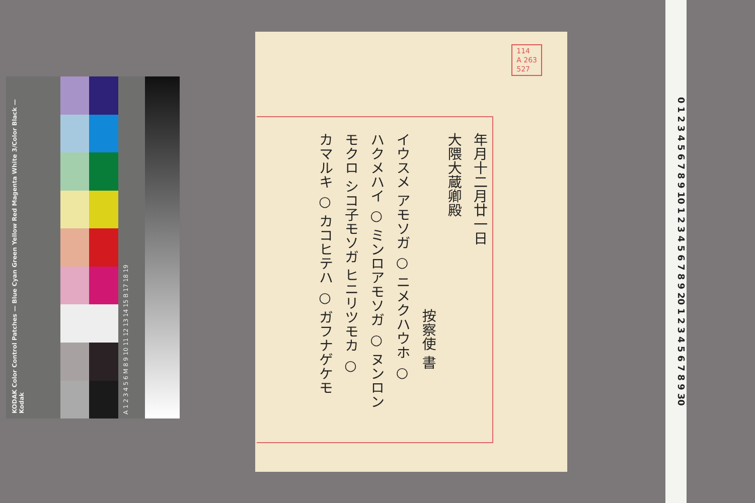KODAK Color Control Patches — Blue Cyan Green Yellow Red Magenta White 3/Color Black — Kodak
A 1 2 3 4 5 6 M 8 9 10 11 12 13 14 15 B 17 18 19
114
A 263
527
年月十二月廿一日
大隈大蔵卿殿
按察使 書
イウスメ アモソガ ○ ニメクハウホ ○
ハクメハイ ○ ミンロアモソガ ○ ヌンロン
モクロ シコ子モソガ ヒニリツモカ ○
カマルキ ○ カコヒテハ ○ ガフナゲケモ
0 1 2 3 4 5 6 7 8 9 10 1 2 3 4 5 6 7 8 9 20 1 2 3 4 5 6 7 8 9 30